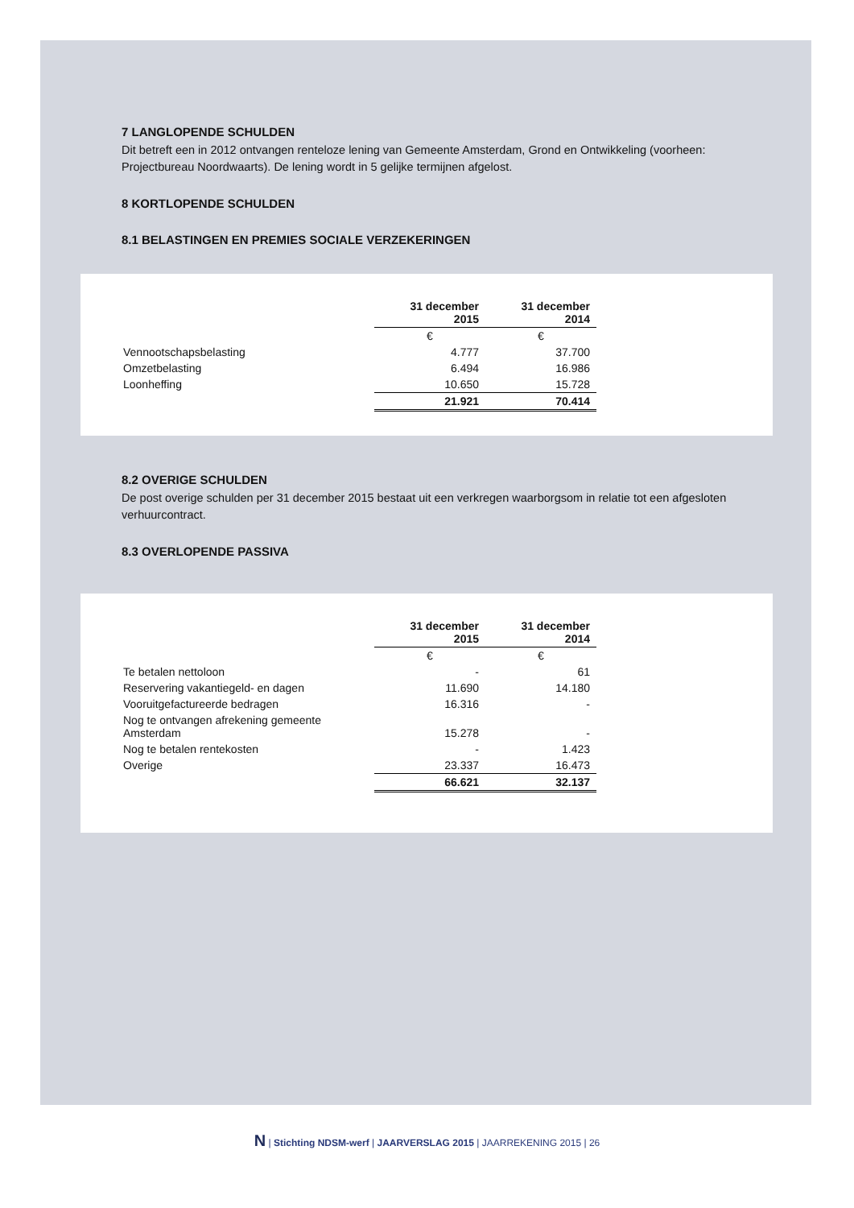7 LANGLOPENDE SCHULDEN
Dit betreft een in 2012 ontvangen renteloze lening van Gemeente Amsterdam, Grond en Ontwikkeling (voorheen: Projectbureau Noordwaarts). De lening wordt in 5 gelijke termijnen afgelost.
8 KORTLOPENDE SCHULDEN
8.1 BELASTINGEN EN PREMIES SOCIALE VERZEKERINGEN
| | 31 december 2015 | 31 december 2014 |
| | € | € |
| Vennootschapsbelasting | 4.777 | 37.700 |
| Omzetbelasting | 6.494 | 16.986 |
| Loonheffing | 10.650 | 15.728 |
| | 21.921 | 70.414 |
8.2 OVERIGE SCHULDEN
De post overige schulden per 31 december 2015 bestaat uit een verkregen waarborgsom in relatie tot een afgesloten verhuurcontract.
8.3 OVERLOPENDE PASSIVA
| | 31 december 2015 | 31 december 2014 |
| | € | € |
| Te betalen nettoloon | - | 61 |
| Reservering vakantiegeld- en dagen | 11.690 | 14.180 |
| Vooruitgefactureerde bedragen | 16.316 | - |
| Nog te ontvangen afrekening gemeente Amsterdam | 15.278 | - |
| Nog te betalen rentekosten | - | 1.423 |
| Overige | 23.337 | 16.473 |
| | 66.621 | 32.137 |
N | Stichting NDSM-werf | JAARVERSLAG 2015 | JAARREKENING 2015 | 26